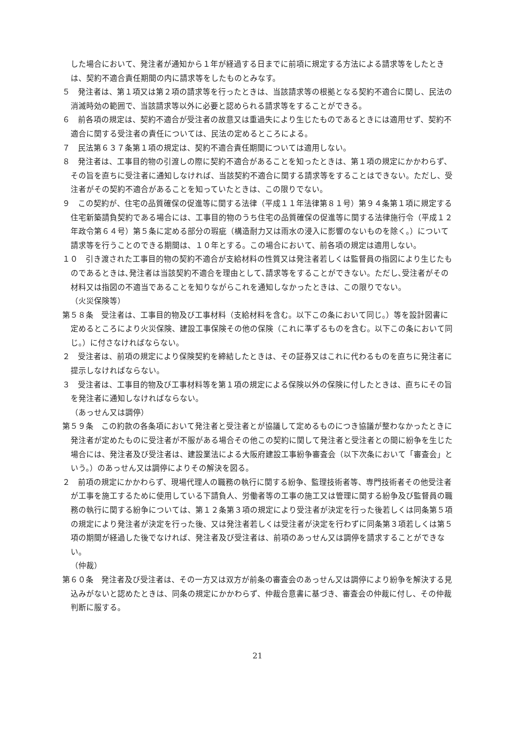した場合において、発注者が通知から１年が経過する日までに前項に規定する方法による請求等をしたときは、契約不適合責任期間の内に請求等をしたものとみなす。
５　発注者は、第１項又は第２項の請求等を行ったときは、当該請求等の根拠となる契約不適合に関し、民法の消滅時効の範囲で、当該請求等以外に必要と認められる請求等をすることができる。
６　前各項の規定は、契約不適合が受注者の故意又は重過失により生じたものであるときには適用せず、契約不適合に関する受注者の責任については、民法の定めるところによる。
７　民法第６３７条第１項の規定は、契約不適合責任期間については適用しない。
８　発注者は、工事目的物の引渡しの際に契約不適合があることを知ったときは、第１項の規定にかかわらず、その旨を直ちに受注者に通知しなければ、当該契約不適合に関する請求等をすることはできない。ただし、受注者がその契約不適合があることを知っていたときは、この限りでない。
９　この契約が、住宅の品質確保の促進等に関する法律（平成１１年法律第８１号）第９４条第１項に規定する住宅新築請負契約である場合には、工事目的物のうち住宅の品質確保の促進等に関する法律施行令（平成１２年政令第６４号）第５条に定める部分の瑕疵（構造耐力又は雨水の浸入に影響のないものを除く。）について請求等を行うことのできる期間は、１０年とする。この場合において、前各項の規定は適用しない。
１０　引き渡された工事目的物の契約不適合が支給材料の性質又は発注者若しくは監督員の指図により生じたものであるときは､発注者は当該契約不適合を理由として､請求等をすることができない。ただし､受注者がその材料又は指図の不適当であることを知りながらこれを通知しなかったときは、この限りでない。
（火災保険等）
第５８条　受注者は、工事目的物及び工事材料（支給材料を含む。以下この条において同じ。）等を設計図書に定めるところにより火災保険、建設工事保険その他の保険（これに準ずるものを含む。以下この条において同じ。）に付さなければならない。
２　受注者は、前項の規定により保険契約を締結したときは、その証券又はこれに代わるものを直ちに発注者に提示しなければならない。
３　受注者は、工事目的物及び工事材料等を第１項の規定による保険以外の保険に付したときは、直ちにその旨を発注者に通知しなければならない。
（あっせん又は調停）
第５９条　この約款の各条項において発注者と受注者とが協議して定めるものにつき協議が整わなかったときに発注者が定めたものに受注者が不服がある場合その他この契約に関して発注者と受注者との間に紛争を生じた場合には、発注者及び受注者は、建設業法による大阪府建設工事紛争審査会（以下次条において「審査会」という。）のあっせん又は調停によりその解決を図る。
２　前項の規定にかかわらず、現場代理人の職務の執行に関する紛争、監理技術者等、専門技術者その他受注者が工事を施工するために使用している下請負人、労働者等の工事の施工又は管理に関する紛争及び監督員の職務の執行に関する紛争については、第１２条第３項の規定により受注者が決定を行った後若しくは同条第５項の規定により発注者が決定を行った後、又は発注者若しくは受注者が決定を行わずに同条第３項若しくは第５項の期間が経過した後でなければ、発注者及び受注者は、前項のあっせん又は調停を請求することができない。
（仲裁）
第６０条　発注者及び受注者は、その一方又は双方が前条の審査会のあっせん又は調停により紛争を解決する見込みがないと認めたときは、同条の規定にかかわらず、仲裁合意書に基づき、審査会の仲裁に付し、その仲裁判断に服する。
21